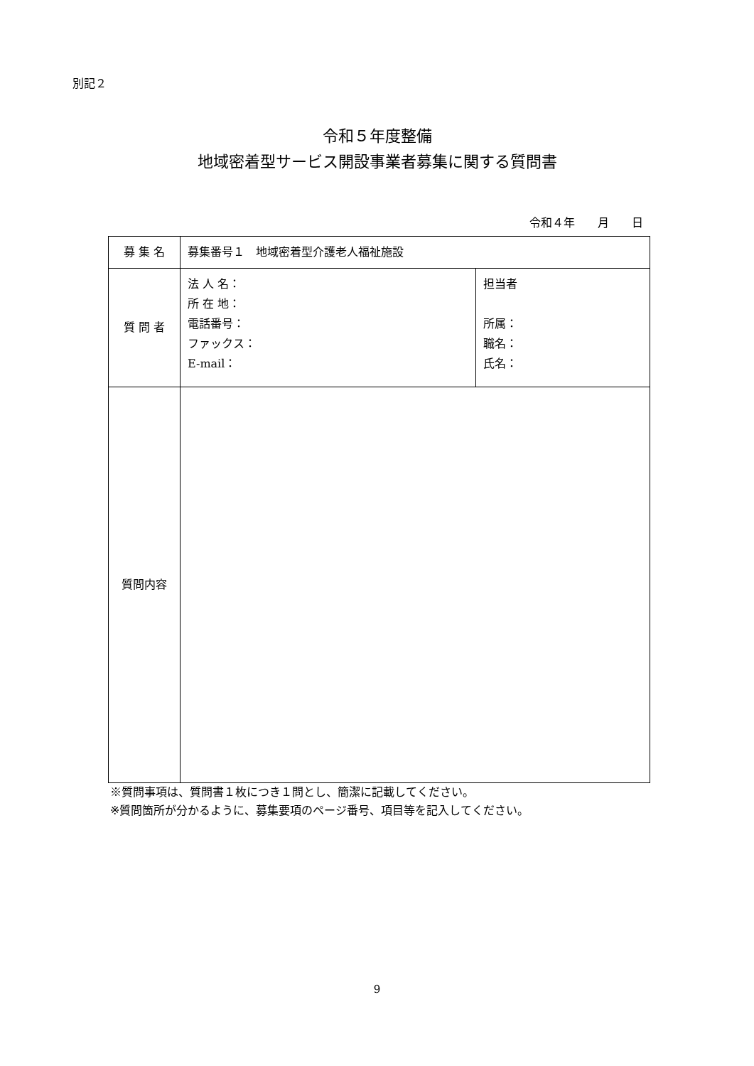別記２
令和５年度整備
地域密着型サービス開設事業者募集に関する質問書
令和４年　　月　　日
| 募 集 名 | 募集番号１ 地域密着型介護老人福祉施設 | |
| 質 問 者 | 法 人 名： 所 在 地： 電話番号： ファックス： E-mail： | 担当者 所属： 職名： 氏名： |
| 質問内容 | | |
※質問事項は、質問書１枚につき１問とし、簡潔に記載してください。
※質問箇所が分かるように、募集要項のページ番号、項目等を記入してください。
9